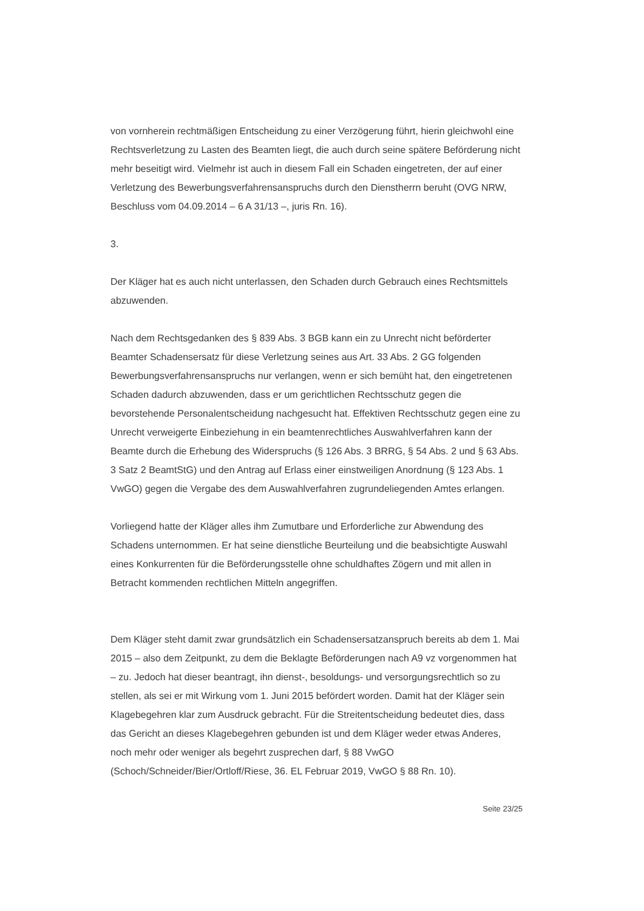von vornherein rechtmäßigen Entscheidung zu einer Verzögerung führt, hierin gleichwohl eine Rechtsverletzung zu Lasten des Beamten liegt, die auch durch seine spätere Beförderung nicht mehr beseitigt wird. Vielmehr ist auch in diesem Fall ein Schaden eingetreten, der auf einer Verletzung des Bewerbungsverfahrensanspruchs durch den Dienstherrn beruht (OVG NRW, Beschluss vom 04.09.2014 – 6 A 31/13 –, juris Rn. 16).
3.
Der Kläger hat es auch nicht unterlassen, den Schaden durch Gebrauch eines Rechtsmittels abzuwenden.
Nach dem Rechtsgedanken des § 839 Abs. 3 BGB kann ein zu Unrecht nicht beförderter Beamter Schadensersatz für diese Verletzung seines aus Art. 33 Abs. 2 GG folgenden Bewerbungsverfahrensanspruchs nur verlangen, wenn er sich bemüht hat, den eingetretenen Schaden dadurch abzuwenden, dass er um gerichtlichen Rechtsschutz gegen die bevorstehende Personalentscheidung nachgesucht hat. Effektiven Rechtsschutz gegen eine zu Unrecht verweigerte Einbeziehung in ein beamtenrechtliches Auswahlverfahren kann der Beamte durch die Erhebung des Widerspruchs (§ 126 Abs. 3 BRRG, § 54 Abs. 2 und § 63 Abs. 3 Satz 2 BeamtStG) und den Antrag auf Erlass einer einstweiligen Anordnung (§ 123 Abs. 1 VwGO) gegen die Vergabe des dem Auswahlverfahren zugrundeliegenden Amtes erlangen.
Vorliegend hatte der Kläger alles ihm Zumutbare und Erforderliche zur Abwendung des Schadens unternommen. Er hat seine dienstliche Beurteilung und die beabsichtigte Auswahl eines Konkurrenten für die Beförderungsstelle ohne schuldhaftes Zögern und mit allen in Betracht kommenden rechtlichen Mitteln angegriffen.
Dem Kläger steht damit zwar grundsätzlich ein Schadensersatzanspruch bereits ab dem 1. Mai 2015 – also dem Zeitpunkt, zu dem die Beklagte Beförderungen nach A9 vz vorgenommen hat – zu. Jedoch hat dieser beantragt, ihn dienst-, besoldungs- und versorgungsrechtlich so zu stellen, als sei er mit Wirkung vom 1. Juni 2015 befördert worden. Damit hat der Kläger sein Klagebegehren klar zum Ausdruck gebracht. Für die Streitentscheidung bedeutet dies, dass das Gericht an dieses Klagebegehren gebunden ist und dem Kläger weder etwas Anderes, noch mehr oder weniger als begehrt zusprechen darf, § 88 VwGO (Schoch/Schneider/Bier/Ortloff/Riese, 36. EL Februar 2019, VwGO § 88 Rn. 10).
Seite 23/25